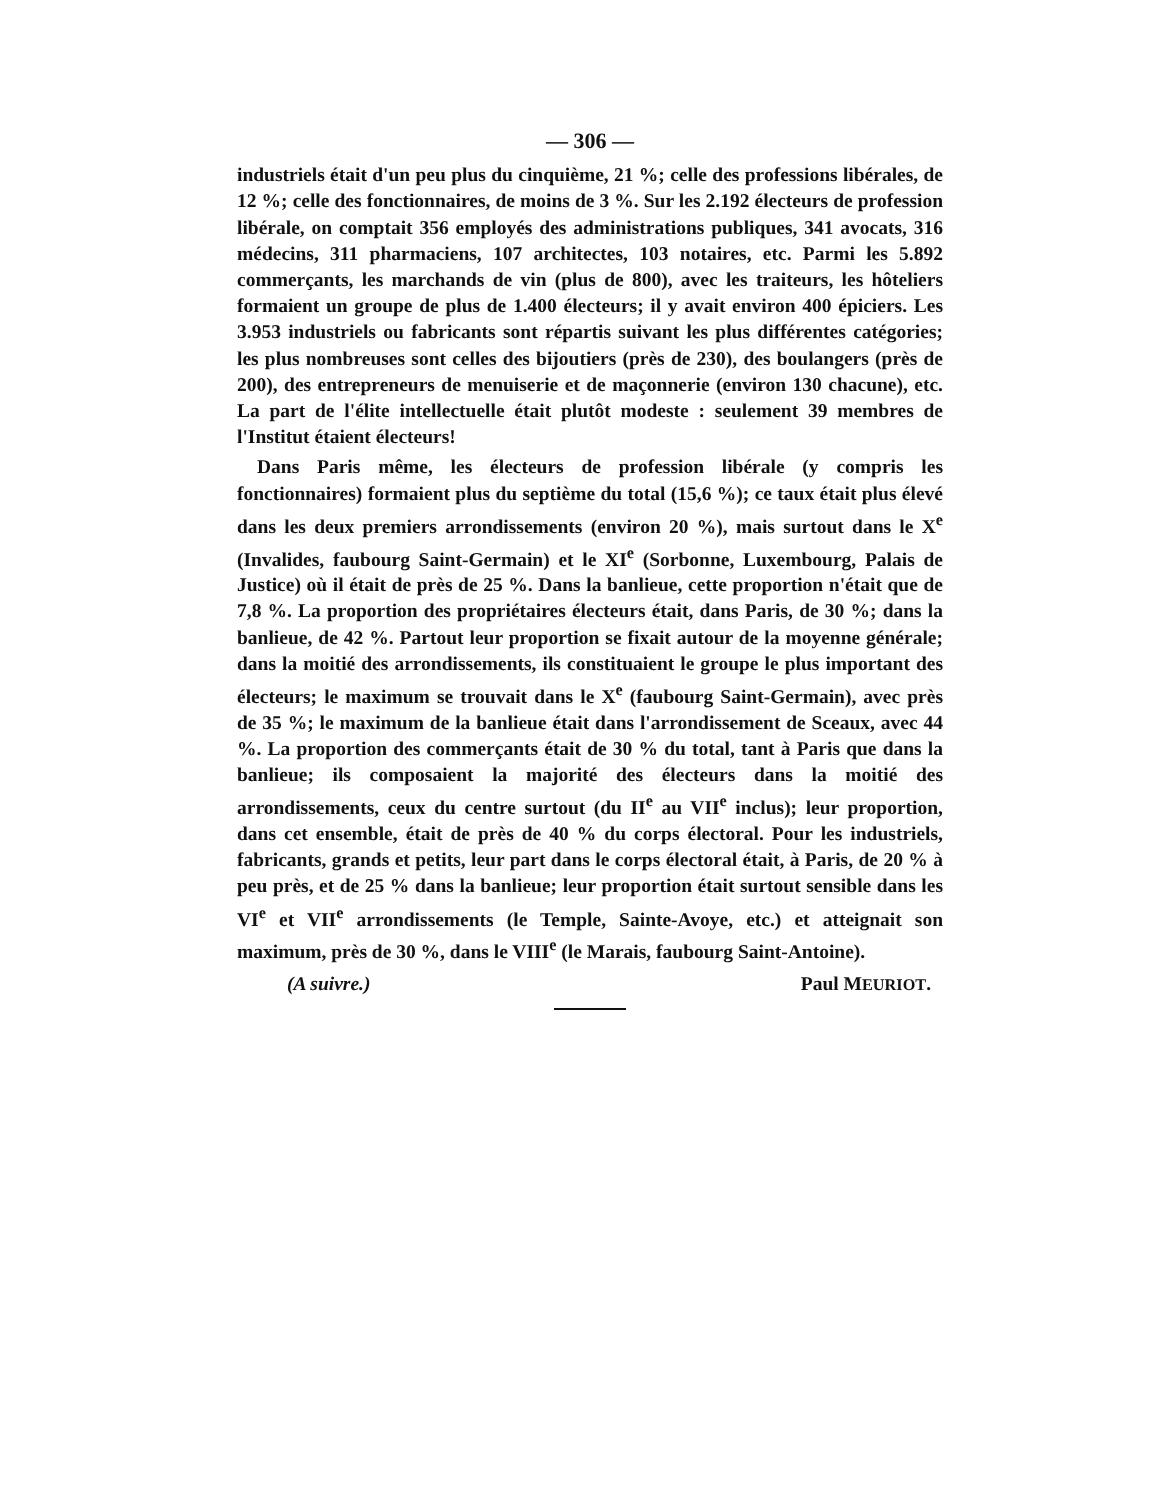— 306 —
industriels était d'un peu plus du cinquième, 21 %; celle des professions libérales, de 12 %; celle des fonctionnaires, de moins de 3 %. Sur les 2.192 électeurs de profession libérale, on comptait 356 employés des administrations publiques, 341 avocats, 316 médecins, 311 pharmaciens, 107 architectes, 103 notaires, etc. Parmi les 5.892 commerçants, les marchands de vin (plus de 800), avec les traiteurs, les hôteliers formaient un groupe de plus de 1.400 électeurs; il y avait environ 400 épiciers. Les 3.953 industriels ou fabricants sont répartis suivant les plus différentes catégories; les plus nombreuses sont celles des bijoutiers (près de 230), des boulangers (près de 200), des entrepreneurs de menuiserie et de maçonnerie (environ 130 chacune), etc. La part de l'élite intellectuelle était plutôt modeste : seulement 39 membres de l'Institut étaient électeurs!
Dans Paris même, les électeurs de profession libérale (y compris les fonctionnaires) formaient plus du septième du total (15,6 %); ce taux était plus élevé dans les deux premiers arrondissements (environ 20 %), mais surtout dans le X<sup>e</sup> (Invalides, faubourg Saint-Germain) et le XI<sup>e</sup> (Sorbonne, Luxembourg, Palais de Justice) où il était de près de 25 %. Dans la banlieue, cette proportion n'était que de 7,8 %. La proportion des propriétaires électeurs était, dans Paris, de 30 %; dans la banlieue, de 42 %. Partout leur proportion se fixait autour de la moyenne générale; dans la moitié des arrondissements, ils constituaient le groupe le plus important des électeurs; le maximum se trouvait dans le X<sup>e</sup> (faubourg Saint-Germain), avec près de 35 %; le maximum de la banlieue était dans l'arrondissement de Sceaux, avec 44 %. La proportion des commerçants était de 30 % du total, tant à Paris que dans la banlieue; ils composaient la majorité des électeurs dans la moitié des arrondissements, ceux du centre surtout (du II<sup>e</sup> au VII<sup>e</sup> inclus); leur proportion, dans cet ensemble, était de près de 40 % du corps électoral. Pour les industriels, fabricants, grands et petits, leur part dans le corps électoral était, à Paris, de 20 % à peu près, et de 25 % dans la banlieue; leur proportion était surtout sensible dans les VI<sup>e</sup> et VII<sup>e</sup> arrondissements (le Temple, Sainte-Avoye, etc.) et atteignait son maximum, près de 30 %, dans le VIII<sup>e</sup> (le Marais, faubourg Saint-Antoine).
(A suivre.) Paul MEURIOT.